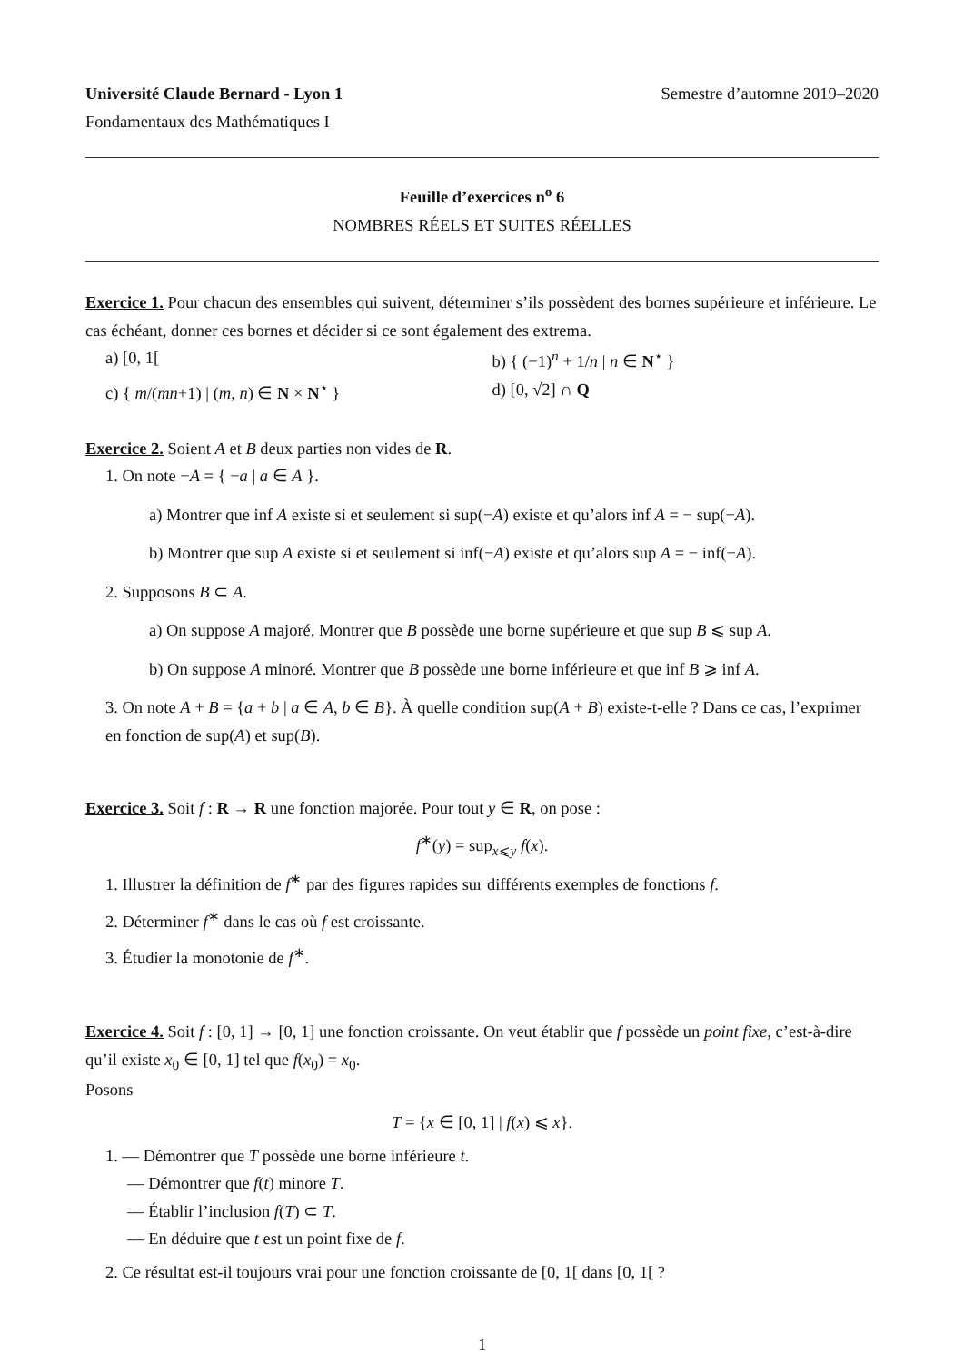Université Claude Bernard - Lyon 1 Semestre d’automne 2019–2020
Fondamentaux des Mathématiques I
Feuille d’exercices n<sup>o</sup> 6
NOMBRES RÉELS ET SUITES RÉELLES
Exercice 1. Pour chacun des ensembles qui suivent, déterminer s’ils possèdent des bornes supérieure et inférieure. Le cas échéant, donner ces bornes et décider si ce sont également des extrema.
a) [0, 1[ b) { (−1)<sup>n</sup> + 1/n | n ∈ N<sup>⋆</sup> }
c) { m/(mn+1) | (m, n) ∈ N × N<sup>⋆</sup> }
d) [0, √2] ∩ Q
Exercice 2. Soient A et B deux parties non vides de R.
1. On note −A = { −a | a ∈ A }.
a) Montrer que inf A existe si et seulement si sup(−A) existe et qu’alors inf A = − sup(−A).
b) Montrer que sup A existe si et seulement si inf(−A) existe et qu’alors sup A = − inf(−A).
2. Supposons B ⊂ A.
a) On suppose A majoré. Montrer que B possède une borne supérieure et que sup B ⩽ sup A.
b) On suppose A minoré. Montrer que B possède une borne inférieure et que inf B ⩾ inf A.
3. On note A + B = {a + b | a ∈ A, b ∈ B}. À quelle condition sup(A + B) existe-t-elle ? Dans ce cas, l’exprimer en fonction de sup(A) et sup(B).
Exercice 3. Soit f : R → R une fonction majorée. Pour tout y ∈ R, on pose :
f<sup>∗</sup>(y) = sup<sub>x⩽y</sub> f(x).
1. Illustrer la définition de f<sup>∗</sup> par des figures rapides sur différents exemples de fonctions f.
2. Déterminer f<sup>∗</sup> dans le cas où f est croissante.
3. Étudier la monotonie de f<sup>∗</sup>.
Exercice 4. Soit f : [0, 1] → [0, 1] une fonction croissante. On veut établir que f possède un point fixe, c’est-à-dire qu’il existe x<sub>0</sub> ∈ [0, 1] tel que f(x<sub>0</sub>) = x<sub>0</sub>.
Posons
T = {x ∈ [0, 1] | f(x) ⩽ x}.
1. — Démontrer que T possède une borne inférieure t.
— Démontrer que f(t) minore T.
— Établir l’inclusion f(T) ⊂ T.
— En déduire que t est un point fixe de f.
2. Ce résultat est-il toujours vrai pour une fonction croissante de [0, 1[ dans [0, 1[ ?
1